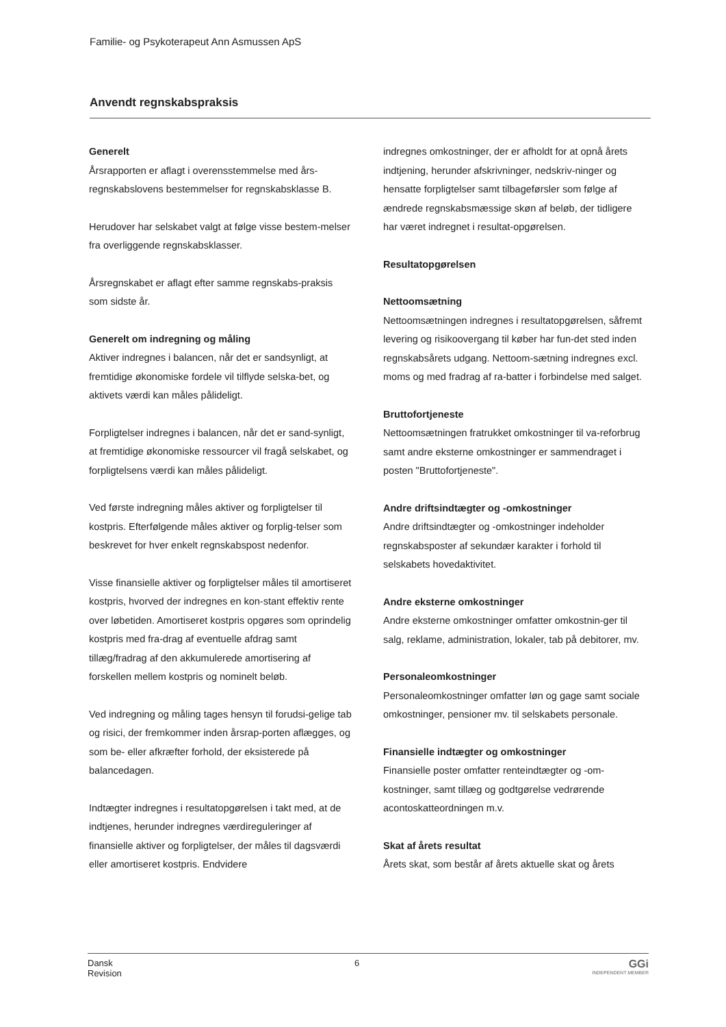Familie- og Psykoterapeut Ann Asmussen ApS
Anvendt regnskabspraksis
Generelt
Årsrapporten er aflagt i overensstemmelse med års-regnskabslovens bestemmelser for regnskabsklasse B.
Herudover har selskabet valgt at følge visse bestem-melser fra overliggende regnskabsklasser.
Årsregnskabet er aflagt efter samme regnskabs-praksis som sidste år.
Generelt om indregning og måling
Aktiver indregnes i balancen, når det er sandsynligt, at fremtidige økonomiske fordele vil tilflyde selska-bet, og aktivets værdi kan måles pålideligt.
Forpligtelser indregnes i balancen, når det er sand-synligt, at fremtidige økonomiske ressourcer vil fragå selskabet, og forpligtelsens værdi kan måles pålideligt.
Ved første indregning måles aktiver og forpligtelser til kostpris. Efterfølgende måles aktiver og forplig-telser som beskrevet for hver enkelt regnskabspost nedenfor.
Visse finansielle aktiver og forpligtelser måles til amortiseret kostpris, hvorved der indregnes en kon-stant effektiv rente over løbetiden. Amortiseret kostpris opgøres som oprindelig kostpris med fra-drag af eventuelle afdrag samt tillæg/fradrag af den akkumulerede amortisering af forskellen mellem kostpris og nominelt beløb.
Ved indregning og måling tages hensyn til forudsi-gelige tab og risici, der fremkommer inden årsrap-porten aflægges, og som be- eller afkræfter forhold, der eksisterede på balancedagen.
Indtægter indregnes i resultatopgørelsen i takt med, at de indtjenes, herunder indregnes værdireguleringer af finansielle aktiver og forpligtelser, der måles til dagsværdi eller amortiseret kostpris. Endvidere
indregnes omkostninger, der er afholdt for at opnå årets indtjening, herunder afskrivninger, nedskriv-ninger og hensatte forpligtelser samt tilbageførsler som følge af ændrede regnskabsmæssige skøn af beløb, der tidligere har været indregnet i resultat-opgørelsen.
Resultatopgørelsen
Nettoomsætning
Nettoomsætningen indregnes i resultatopgørelsen, såfremt levering og risikoovergang til køber har fun-det sted inden regnskabsårets udgang. Nettoom-sætning indregnes excl. moms og med fradrag af ra-batter i forbindelse med salget.
Bruttofortjeneste
Nettoomsætningen fratrukket omkostninger til va-reforbrug samt andre eksterne omkostninger er sammendraget i posten "Bruttofortjeneste".
Andre driftsindtægter og -omkostninger
Andre driftsindtægter og -omkostninger indeholder regnskabsposter af sekundær karakter i forhold til selskabets hovedaktivitet.
Andre eksterne omkostninger
Andre eksterne omkostninger omfatter omkostnin-ger til salg, reklame, administration, lokaler, tab på debitorer, mv.
Personaleomkostninger
Personaleomkostninger omfatter løn og gage samt sociale omkostninger, pensioner mv. til selskabets personale.
Finansielle indtægter og omkostninger
Finansielle poster omfatter renteindtægter og -om-kostninger, samt tillæg og godtgørelse vedrørende acontoskatteordningen m.v.
Skat af årets resultat
Årets skat, som består af årets aktuelle skat og årets
Dansk
Revision
6
GGi
INDEPENDENT MEMBER